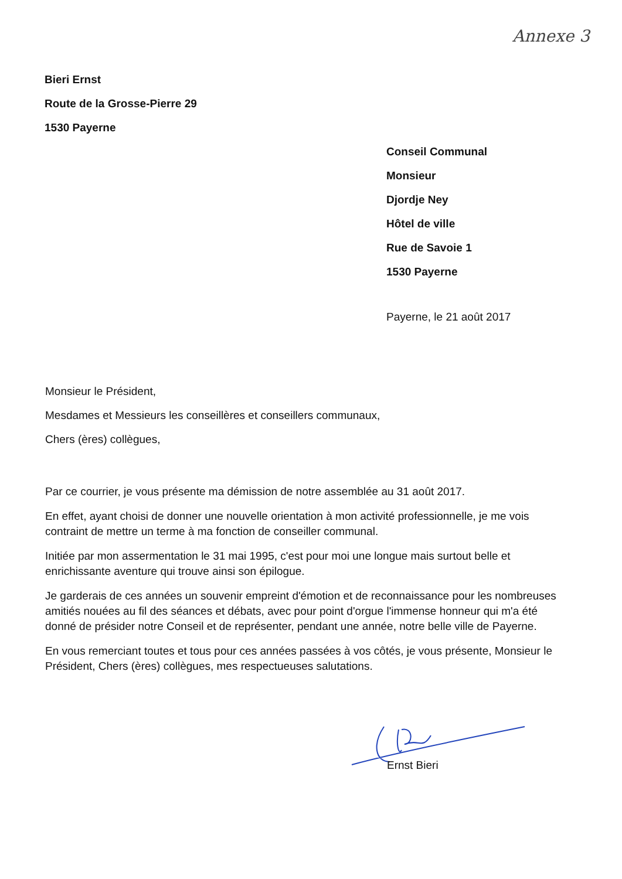Annexe 3
Bieri Ernst
Route de la Grosse-Pierre 29
1530 Payerne
Conseil Communal
Monsieur
Djordje Ney
Hôtel de ville
Rue de Savoie 1
1530 Payerne
Payerne, le 21 août 2017
Monsieur le Président,
Mesdames et Messieurs les conseillères et conseillers communaux,
Chers (ères) collègues,
Par ce courrier, je vous présente ma démission de notre assemblée au 31 août 2017.
En effet, ayant choisi de donner une nouvelle orientation à mon activité professionnelle, je me vois contraint de mettre un terme à ma fonction de conseiller communal.
Initiée par mon assermentation le 31 mai 1995, c'est pour moi une longue mais surtout belle et enrichissante aventure qui trouve ainsi son épilogue.
Je garderais de ces années un souvenir empreint d'émotion et de reconnaissance pour les nombreuses amitiés nouées au fil des séances et débats, avec pour point d'orgue l'immense honneur qui m'a été donné de présider notre Conseil et de représenter, pendant une année, notre belle ville de Payerne.
En vous remerciant toutes et tous pour ces années passées à vos côtés, je vous présente, Monsieur le Président, Chers (ères) collègues, mes respectueuses salutations.
Ernst Bieri